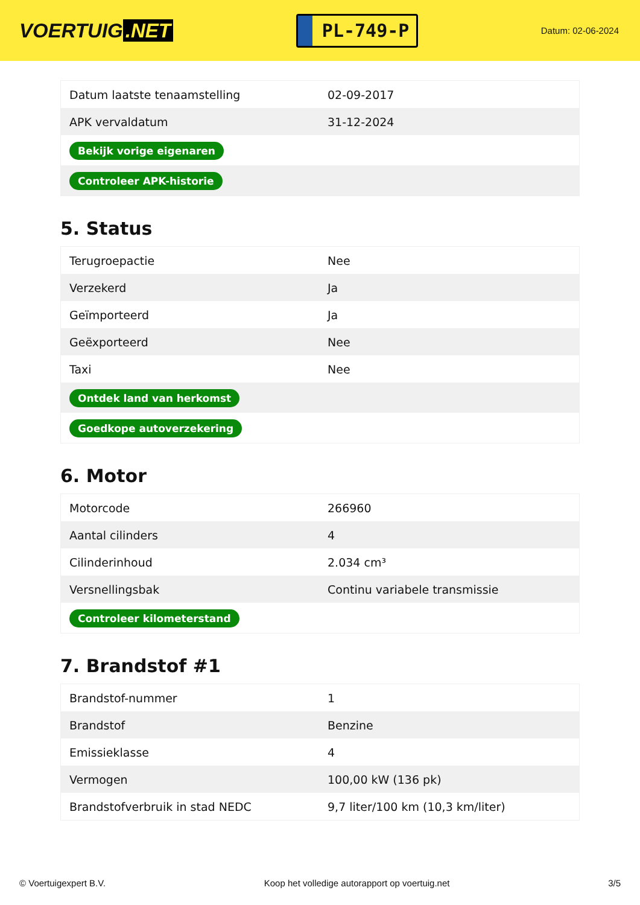VOERTUIG.NET
PL-749-P
Datum: 02-06-2024
| Datum laatste tenaamstelling | 02-09-2017 |
| APK vervaldatum | 31-12-2024 |
| Bekijk vorige eigenaren | |
| Controleer APK-historie | |
5. Status
| Terugroepactie | Nee |
| Verzekerd | Ja |
| Geïmporteerd | Ja |
| Geëxporteerd | Nee |
| Taxi | Nee |
| Ontdek land van herkomst | |
| Goedkope autoverzekering | |
6. Motor
| Motorcode | 266960 |
| Aantal cilinders | 4 |
| Cilinderinhoud | 2.034 cm³ |
| Versnellingsbak | Continu variabele transmissie |
| Controleer kilometerstand | |
7. Brandstof #1
| Brandstof-nummer | 1 |
| Brandstof | Benzine |
| Emissieklasse | 4 |
| Vermogen | 100,00 kW (136 pk) |
| Brandstofverbruik in stad NEDC | 9,7 liter/100 km (10,3 km/liter) |
© Voertuigexpert B.V. Koop het volledige autorapport op voertuig.net 3/5